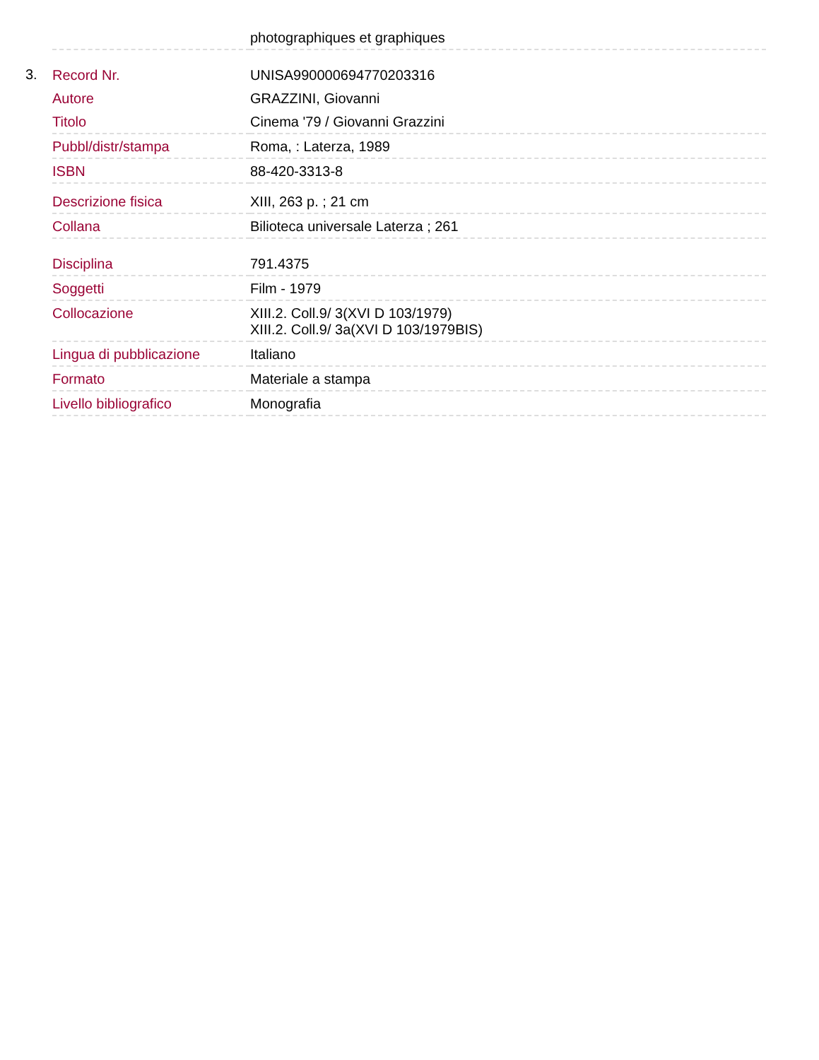| | | photographiques et graphiques |
| 3. | Record Nr. | UNISA990000694770203316 |
| | Autore | GRAZZINI, Giovanni |
| | Titolo | Cinema '79 / Giovanni Grazzini |
| | Pubbl/distr/stampa | Roma, : Laterza, 1989 |
| | ISBN | 88-420-3313-8 |
| | Descrizione fisica | XIII, 263 p. ; 21 cm |
| | Collana | Bilioteca universale Laterza ; 261 |
| | Disciplina | 791.4375 |
| | Soggetti | Film - 1979 |
| | Collocazione | XIII.2. Coll.9/ 3(XVI D 103/1979) XIII.2. Coll.9/ 3a(XVI D 103/1979BIS) |
| | Lingua di pubblicazione | Italiano |
| | Formato | Materiale a stampa |
| | Livello bibliografico | Monografia |